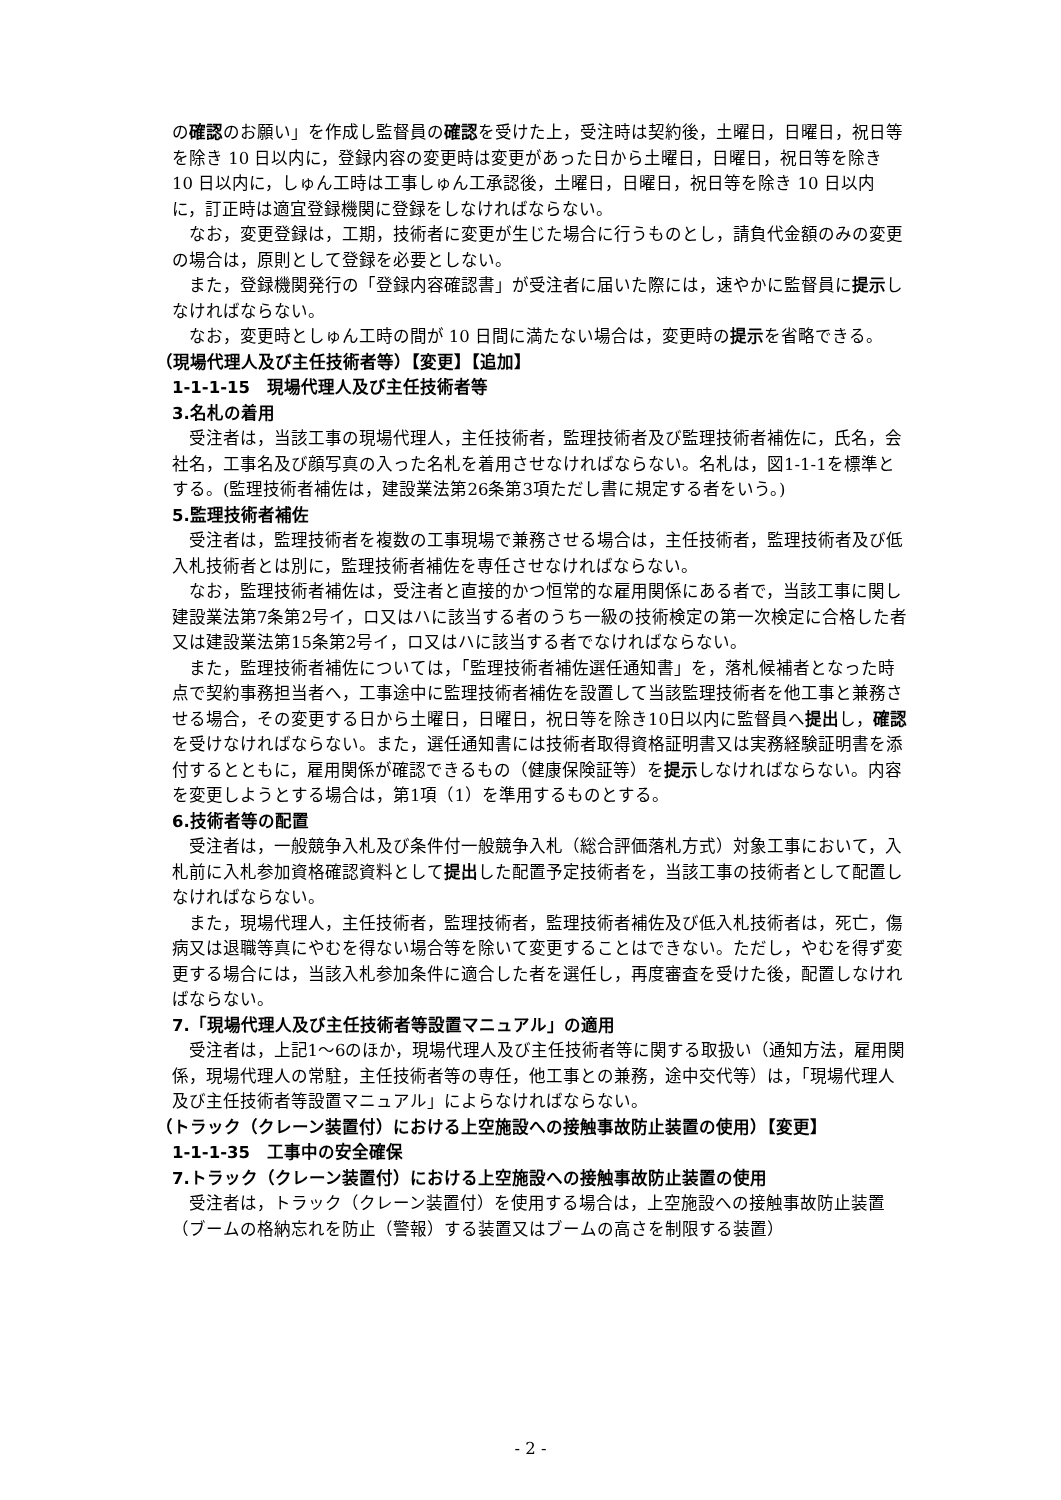の確認のお願い」を作成し監督員の確認を受けた上，受注時は契約後，土曜日，日曜日，祝日等を除き 10 日以内に，登録内容の変更時は変更があった日から土曜日，日曜日，祝日等を除き 10 日以内に，しゅん工時は工事しゅん工承認後，土曜日，日曜日，祝日等を除き 10 日以内に，訂正時は適宜登録機関に登録をしなければならない。
なお，変更登録は，工期，技術者に変更が生じた場合に行うものとし，請負代金額のみの変更の場合は，原則として登録を必要としない。
また，登録機関発行の「登録内容確認書」が受注者に届いた際には，速やかに監督員に提示しなければならない。
なお，変更時としゅん工時の間が 10 日間に満たない場合は，変更時の提示を省略できる。
（現場代理人及び主任技術者等）【変更】【追加】
1-1-1-15　現場代理人及び主任技術者等
3.名札の着用
受注者は，当該工事の現場代理人，主任技術者，監理技術者及び監理技術者補佐に，氏名，会社名，工事名及び顔写真の入った名札を着用させなければならない。名札は，図1-1-1を標準とする。(監理技術者補佐は，建設業法第26条第3項ただし書に規定する者をいう。)
5.監理技術者補佐
受注者は，監理技術者を複数の工事現場で兼務させる場合は，主任技術者，監理技術者及び低入札技術者とは別に，監理技術者補佐を専任させなければならない。
なお，監理技術者補佐は，受注者と直接的かつ恒常的な雇用関係にある者で，当該工事に関し建設業法第7条第2号イ，ロ又はハに該当する者のうち一級の技術検定の第一次検定に合格した者又は建設業法第15条第2号イ，ロ又はハに該当する者でなければならない。
また，監理技術者補佐については，「監理技術者補佐選任通知書」を，落札候補者となった時点で契約事務担当者へ，工事途中に監理技術者補佐を設置して当該監理技術者を他工事と兼務させる場合，その変更する日から土曜日，日曜日，祝日等を除き10日以内に監督員へ提出し，確認を受けなければならない。また，選任通知書には技術者取得資格証明書又は実務経験証明書を添付するとともに，雇用関係が確認できるもの（健康保険証等）を提示しなければならない。内容を変更しようとする場合は，第1項（1）を準用するものとする。
6.技術者等の配置
受注者は，一般競争入札及び条件付一般競争入札（総合評価落札方式）対象工事において，入札前に入札参加資格確認資料として提出した配置予定技術者を，当該工事の技術者として配置しなければならない。
また，現場代理人，主任技術者，監理技術者，監理技術者補佐及び低入札技術者は，死亡，傷病又は退職等真にやむを得ない場合等を除いて変更することはできない。ただし，やむを得ず変更する場合には，当該入札参加条件に適合した者を選任し，再度審査を受けた後，配置しなければならない。
7.「現場代理人及び主任技術者等設置マニュアル」の適用
受注者は，上記1～6のほか，現場代理人及び主任技術者等に関する取扱い（通知方法，雇用関係，現場代理人の常駐，主任技術者等の専任，他工事との兼務，途中交代等）は，「現場代理人及び主任技術者等設置マニュアル」によらなければならない。
（トラック（クレーン装置付）における上空施設への接触事故防止装置の使用）【変更】
1-1-1-35　工事中の安全確保
7.トラック（クレーン装置付）における上空施設への接触事故防止装置の使用
受注者は，トラック（クレーン装置付）を使用する場合は，上空施設への接触事故防止装置（ブームの格納忘れを防止（警報）する装置又はブームの高さを制限する装置）
- 2 -